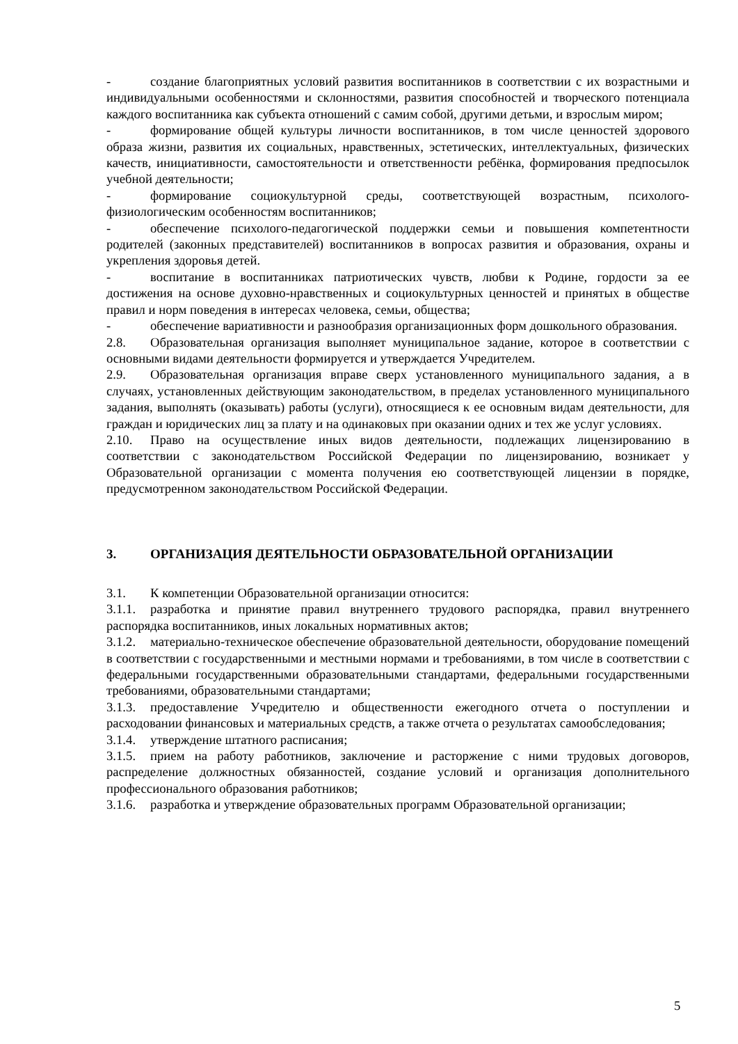- создание благоприятных условий развития воспитанников в соответствии с их возрастными и индивидуальными особенностями и склонностями, развития способностей и творческого потенциала каждого воспитанника как субъекта отношений с самим собой, другими детьми, и взрослым миром;
- формирование общей культуры личности воспитанников, в том числе ценностей здорового образа жизни, развития их социальных, нравственных, эстетических, интеллектуальных, физических качеств, инициативности, самостоятельности и ответственности ребёнка, формирования предпосылок учебной деятельности;
- формирование социокультурной среды, соответствующей возрастным, психолого-физиологическим особенностям воспитанников;
- обеспечение психолого-педагогической поддержки семьи и повышения компетентности родителей (законных представителей) воспитанников в вопросах развития и образования, охраны и укрепления здоровья детей.
- воспитание в воспитанниках патриотических чувств, любви к Родине, гордости за ее достижения на основе духовно-нравственных и социокультурных ценностей и принятых в обществе правил и норм поведения в интересах человека, семьи, общества;
- обеспечение вариативности и разнообразия организационных форм дошкольного образования.
2.8. Образовательная организация выполняет муниципальное задание, которое в соответствии с основными видами деятельности формируется и утверждается Учредителем.
2.9. Образовательная организация вправе сверх установленного муниципального задания, а в случаях, установленных действующим законодательством, в пределах установленного муниципального задания, выполнять (оказывать) работы (услуги), относящиеся к ее основным видам деятельности, для граждан и юридических лиц за плату и на одинаковых при оказании одних и тех же услуг условиях.
2.10. Право на осуществление иных видов деятельности, подлежащих лицензированию в соответствии с законодательством Российской Федерации по лицензированию, возникает у Образовательной организации с момента получения ею соответствующей лицензии в порядке, предусмотренном законодательством Российской Федерации.
3. ОРГАНИЗАЦИЯ ДЕЯТЕЛЬНОСТИ ОБРАЗОВАТЕЛЬНОЙ ОРГАНИЗАЦИИ
3.1. К компетенции Образовательной организации относится:
3.1.1. разработка и принятие правил внутреннего трудового распорядка, правил внутреннего распорядка воспитанников, иных локальных нормативных актов;
3.1.2. материально-техническое обеспечение образовательной деятельности, оборудование помещений в соответствии с государственными и местными нормами и требованиями, в том числе в соответствии с федеральными государственными образовательными стандартами, федеральными государственными требованиями, образовательными стандартами;
3.1.3. предоставление Учредителю и общественности ежегодного отчета о поступлении и расходовании финансовых и материальных средств, а также отчета о результатах самообследования;
3.1.4. утверждение штатного расписания;
3.1.5. прием на работу работников, заключение и расторжение с ними трудовых договоров, распределение должностных обязанностей, создание условий и организация дополнительного профессионального образования работников;
3.1.6. разработка и утверждение образовательных программ Образовательной организации;
5